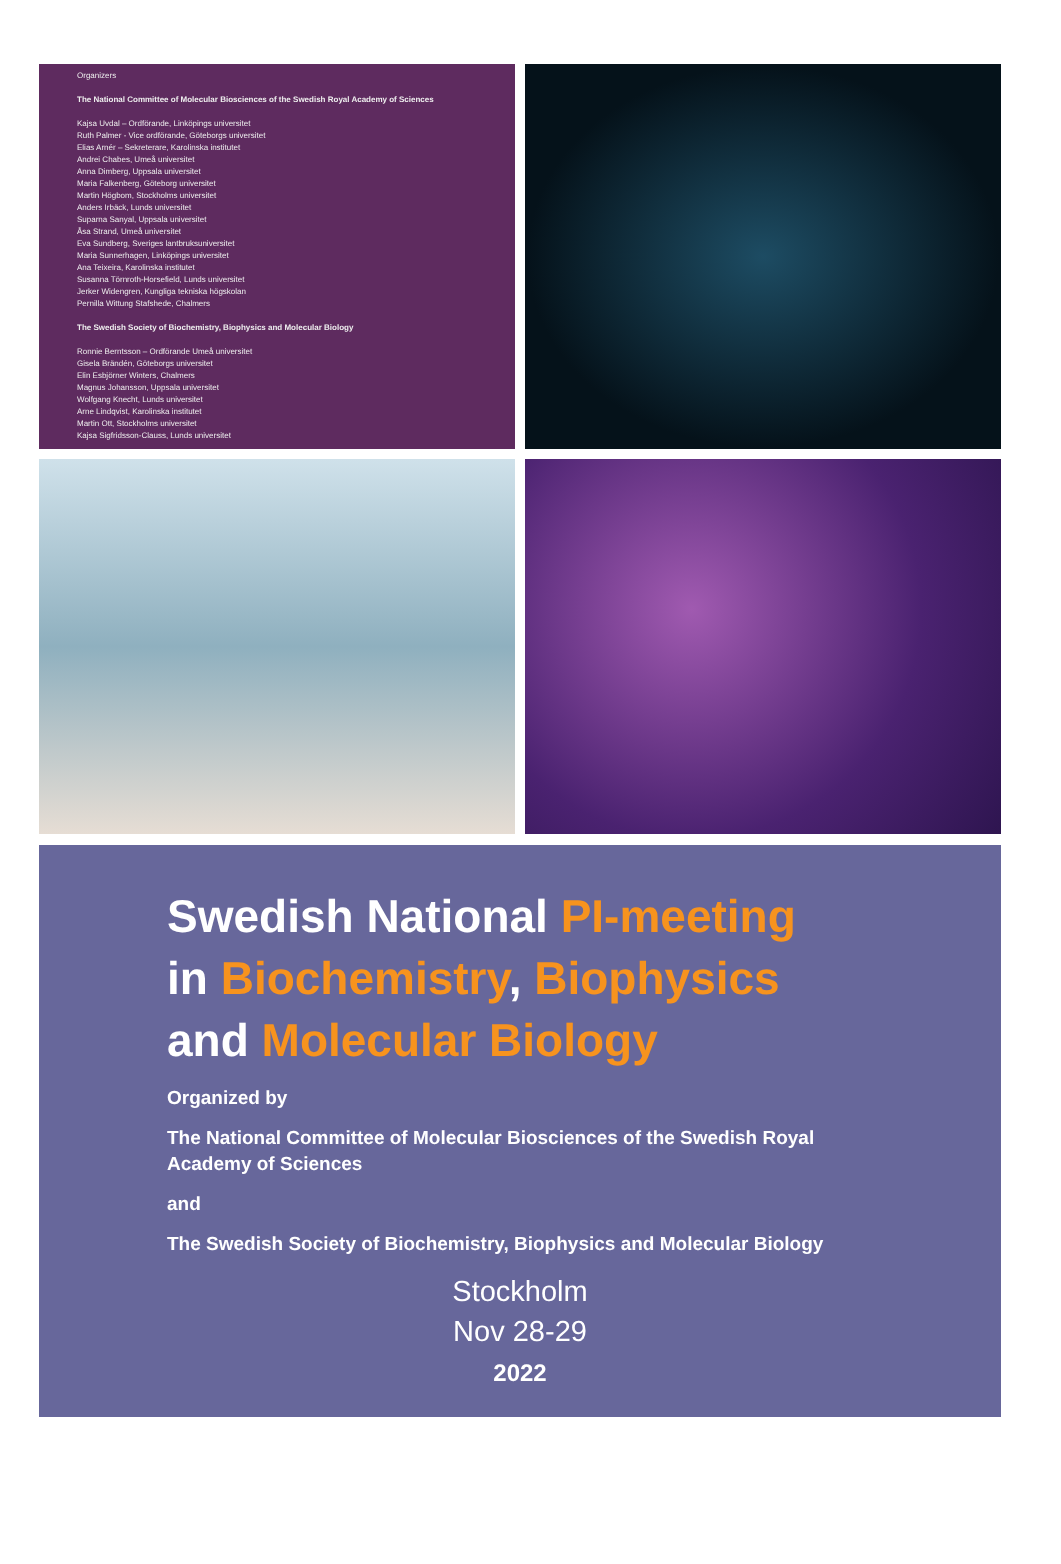Organizers
The National Committee of Molecular Biosciences of the Swedish Royal Academy of Sciences
Kajsa Uvdal – Ordförande, Linköpings universitet
Ruth Palmer - Vice ordförande, Göteborgs universitet
Elias Arnér – Sekreterare, Karolinska institutet
Andrei Chabes, Umeå universitet
Anna Dimberg, Uppsala universitet
Maria Falkenberg, Göteborg universitet
Martin Högbom, Stockholms universitet
Anders Irbäck, Lunds universitet
Suparna Sanyal, Uppsala universitet
Åsa Strand, Umeå universitet
Eva Sundberg, Sveriges lantbruksuniversitet
Maria Sunnerhagen, Linköpings universitet
Ana Teixeira, Karolinska institutet
Susanna Törnroth-Horsefield, Lunds universitet
Jerker Widengren, Kungliga tekniska högskolan
Pernilla Wittung Stafshede, Chalmers
The Swedish Society of Biochemistry, Biophysics and Molecular Biology
Ronnie Berntsson – Ordförande Umeå universitet
Gisela Brändén, Göteborgs universitet
Elin Esbjörner Winters, Chalmers
Magnus Johansson, Uppsala universitet
Wolfgang Knecht, Lunds universitet
Arne Lindqvist, Karolinska institutet
Martin Ott, Stockholms universitet
Kajsa Sigfridsson-Clauss, Lunds universitet
Swedish National PI-meeting
in Biochemistry, Biophysics
and Molecular Biology
Organized by
The National Committee of Molecular Biosciences of the Swedish Royal
Academy of Sciences
and
The Swedish Society of Biochemistry, Biophysics and Molecular Biology
Stockholm
Nov 28-29
2022